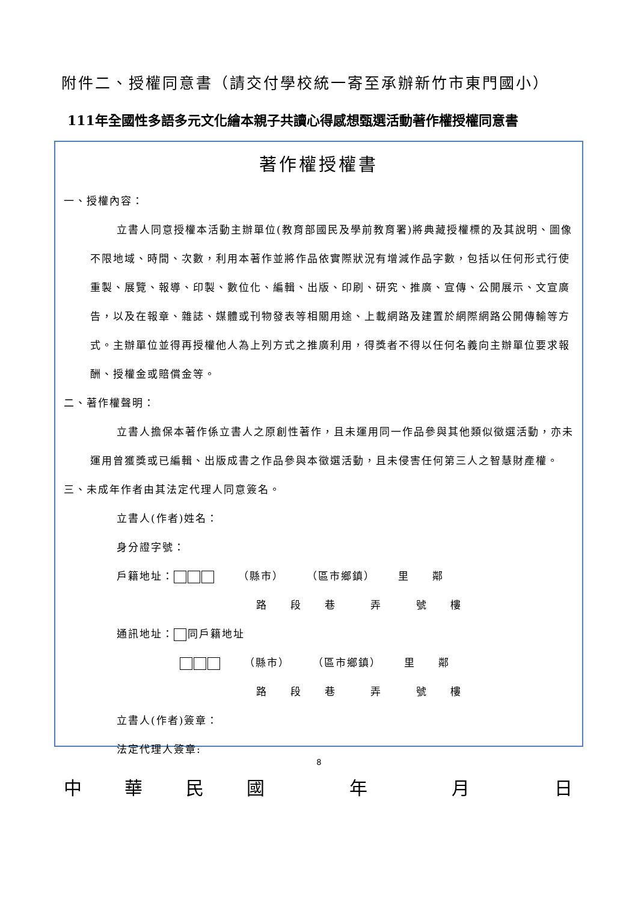附件二、授權同意書（請交付學校統一寄至承辦新竹市東門國小）
111年全國性多語多元文化繪本親子共讀心得感想甄選活動著作權授權同意書
著作權授權書
一、授權內容：
立書人同意授權本活動主辦單位(教育部國民及學前教育署)將典藏授權標的及其說明、圖像不限地域、時間、次數，利用本著作並將作品依實際狀況有增減作品字數，包括以任何形式行使重製、展覽、報導、印製、數位化、編輯、出版、印刷、研究、推廣、宣傳、公開展示、文宣廣告，以及在報章、雜誌、媒體或刊物發表等相關用途、上載網路及建置於網際網路公開傳輸等方式。主辦單位並得再授權他人為上列方式之推廣利用，得獎者不得以任何名義向主辦單位要求報酬、授權金或賠償金等。
二、著作權聲明：
立書人擔保本著作係立書人之原創性著作，且未運用同一作品參與其他類似徵選活動，亦未運用曾獲獎或已編輯、出版成書之作品參與本徵選活動，且未侵害任何第三人之智慧財產權。
三、未成年作者由其法定代理人同意簽名。
立書人(作者)姓名：
身分證字號：
戶籍地址：  （縣市）  （區市鄉鎮）  里  鄰
路  段  巷   弄   號  樓
通訊地址： 同戶籍地址
  （縣市）  （區市鄉鎮）  里  鄰
路  段  巷   弄   號  樓
立書人(作者)簽章：
法定代理人簽章:
中 華 民 國 年 月 日
8